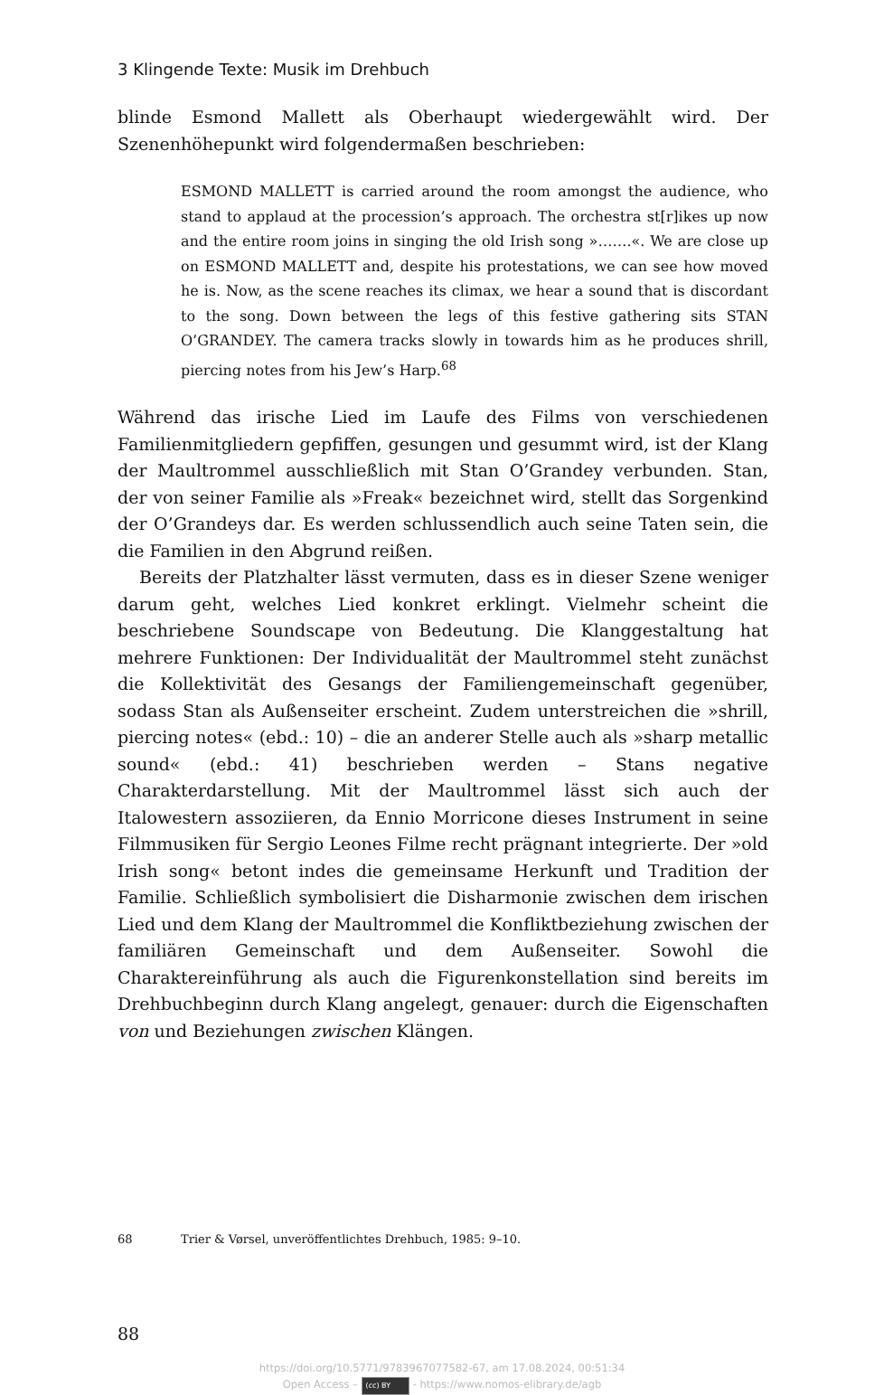3 Klingende Texte: Musik im Drehbuch
blinde Esmond Mallett als Oberhaupt wiedergewählt wird. Der Szenenhöhepunkt wird folgendermaßen beschrieben:
ESMOND MALLETT is carried around the room amongst the audience, who stand to applaud at the procession’s approach. The orchestra st[r]ikes up now and the entire room joins in singing the old Irish song »…….«. We are close up on ESMOND MALLETT and, despite his protestations, we can see how moved he is. Now, as the scene reaches its climax, we hear a sound that is discordant to the song. Down between the legs of this festive gathering sits STAN O’GRANDEY. The camera tracks slowly in towards him as he produces shrill, piercing notes from his Jew’s Harp.<sup>68</sup>
Während das irische Lied im Laufe des Films von verschiedenen Familienmitgliedern gepfiffen, gesungen und gesummt wird, ist der Klang der Maultrommel ausschließlich mit Stan O’Grandey verbunden. Stan, der von seiner Familie als »Freak« bezeichnet wird, stellt das Sorgenkind der O’Grandeys dar. Es werden schlussendlich auch seine Taten sein, die die Familien in den Abgrund reißen.
Bereits der Platzhalter lässt vermuten, dass es in dieser Szene weniger darum geht, welches Lied konkret erklingt. Vielmehr scheint die beschriebene Soundscape von Bedeutung. Die Klanggestaltung hat mehrere Funktionen: Der Individualität der Maultrommel steht zunächst die Kollektivität des Gesangs der Familiengemeinschaft gegenüber, sodass Stan als Außenseiter erscheint. Zudem unterstreichen die »shrill, piercing notes« (ebd.: 10) – die an anderer Stelle auch als »sharp metallic sound« (ebd.: 41) beschrieben werden – Stans negative Charakterdarstellung. Mit der Maultrommel lässt sich auch der Italowestern assoziieren, da Ennio Morricone dieses Instrument in seine Filmmusiken für Sergio Leones Filme recht prägnant integrierte. Der »old Irish song« betont indes die gemeinsame Herkunft und Tradition der Familie. Schließlich symbolisiert die Disharmonie zwischen dem irischen Lied und dem Klang der Maultrommel die Konfliktbeziehung zwischen der familiären Gemeinschaft und dem Außenseiter. Sowohl die Charaktereinführung als auch die Figurenkonstellation sind bereits im Drehbuchbeginn durch Klang angelegt, genauer: durch die Eigenschaften von und Beziehungen zwischen Klängen.
68 Trier & Vørsel, unveröffentlichtes Drehbuch, 1985: 9–10.
88
https://doi.org/10.5771/9783967077582-67, am 17.08.2024, 00:51:34
Open Access – (cc) BY - https://www.nomos-elibrary.de/agb